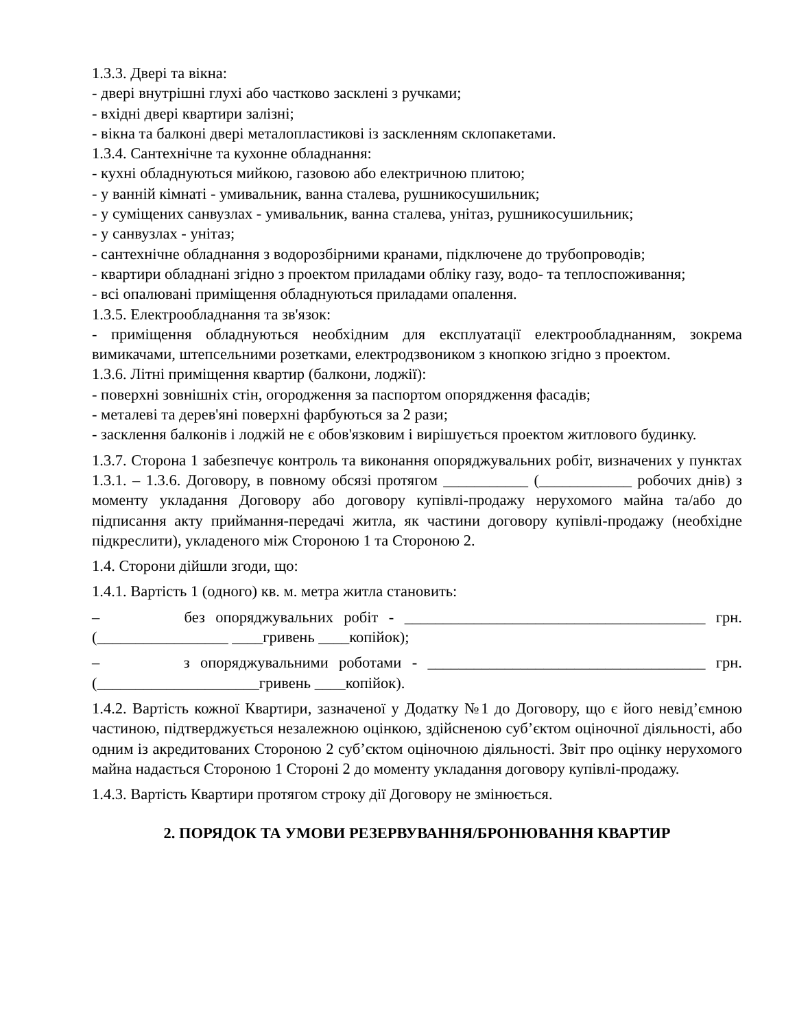1.3.3. Двері та вікна:
- двері внутрішні глухі або частково засклені з ручками;
- вхідні двері квартири залізні;
- вікна та балконі двері металопластикові із заскленням склопакетами.
1.3.4. Сантехнічне та кухонне обладнання:
- кухні обладнуються мийкою, газовою або електричною плитою;
- у ванній кімнаті - умивальник, ванна сталева, рушникосушильник;
- у суміщених санвузлах - умивальник, ванна сталева, унітаз, рушникосушильник;
- у санвузлах - унітаз;
- сантехнічне обладнання з водорозбірними кранами, підключене до трубопроводів;
- квартири обладнані згідно з проектом приладами обліку газу, водо- та теплоспоживання;
- всі опалювані приміщення обладнуються приладами опалення.
1.3.5. Електрообладнання та зв'язок:
- приміщення обладнуються необхідним для експлуатації електрообладнанням, зокрема вимикачами, штепсельними розетками, електродзвоником з кнопкою згідно з проектом.
1.3.6. Літні приміщення квартир (балкони, лоджії):
- поверхні зовнішніх стін, огородження за паспортом опорядження фасадів;
- металеві та дерев'яні поверхні фарбуються за 2 рази;
- засклення балконів і лоджій не є обов'язковим і вирішується проектом житлового будинку.
1.3.7. Сторона 1 забезпечує контроль та виконання опоряджувальних робіт, визначених у пунктах 1.3.1. – 1.3.6. Договору, в повному обсязі протягом ___________ (____________ робочих днів) з моменту укладання Договору або договору купівлі-продажу нерухомого майна та/або до підписання акту приймання-передачі житла, як частини договору купівлі-продажу (необхідне підкреслити), укладеного між Стороною 1 та Стороною 2.
1.4. Сторони дійшли згоди, що:
1.4.1. Вартість 1 (одного) кв. м. метра житла становить:
– без опоряджувальних робіт - _______________________________________ грн. (_________________ ____гривень ____копійок);
– з опоряджувальними роботами - ____________________________________ грн. (_____________________гривень ____копійок).
1.4.2. Вартість кожної Квартири, зазначеної у Додатку №1 до Договору, що є його невід’ємною частиною, підтверджується незалежною оцінкою, здійсненою суб’єктом оціночної діяльності, або одним із акредитованих Стороною 2 суб’єктом оціночною діяльності. Звіт про оцінку нерухомого майна надається Стороною 1 Стороні 2 до моменту укладання договору купівлі-продажу.
1.4.3. Вартість Квартири протягом строку дії Договору не змінюється.
2. ПОРЯДОК ТА УМОВИ РЕЗЕРВУВАННЯ/БРОНЮВАННЯ КВАРТИР